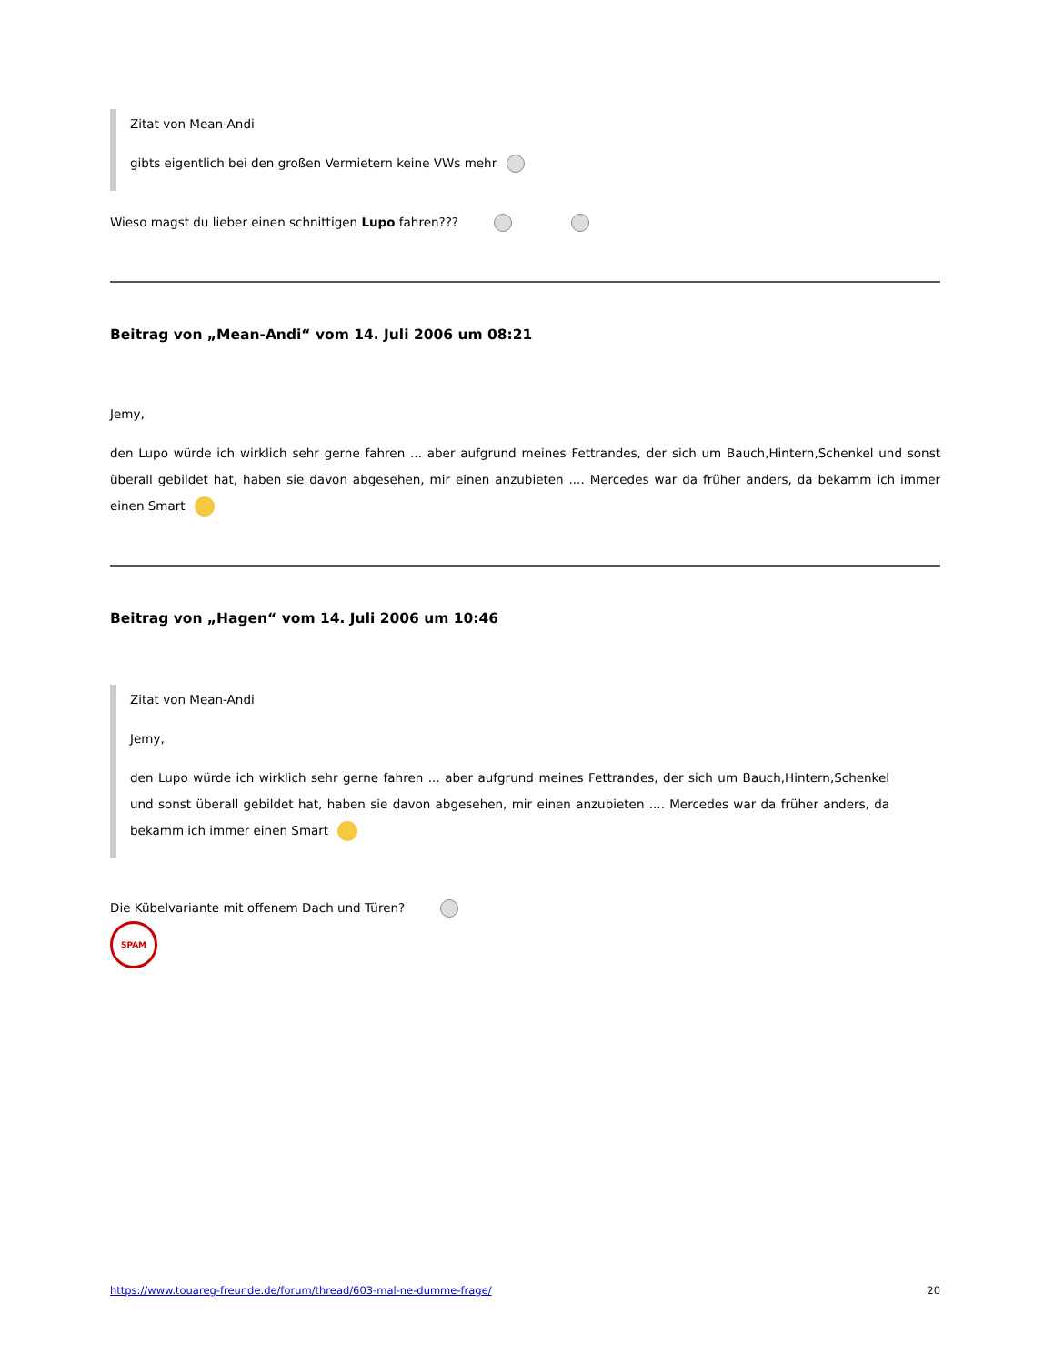Zitat von Mean-Andi
gibts eigentlich bei den großen Vermietern keine VWs mehr
Wieso magst du lieber einen schnittigen Lupo fahren???
Beitrag von „Mean-Andi“ vom 14. Juli 2006 um 08:21
Jemy,
den Lupo würde ich wirklich sehr gerne fahren ... aber aufgrund meines Fettrandes, der sich um Bauch,Hintern,Schenkel und sonst überall gebildet hat, haben sie davon abgesehen, mir einen anzubieten .... Mercedes war da früher anders, da bekamm ich immer einen Smart
Beitrag von „Hagen“ vom 14. Juli 2006 um 10:46
Zitat von Mean-Andi
Jemy,
den Lupo würde ich wirklich sehr gerne fahren ... aber aufgrund meines Fettrandes, der sich um Bauch,Hintern,Schenkel und sonst überall gebildet hat, haben sie davon abgesehen, mir einen anzubieten .... Mercedes war da früher anders, da bekamm ich immer einen Smart
Die Kübelvariante mit offenem Dach und Türen?
SPAM
https://www.touareg-freunde.de/forum/thread/603-mal-ne-dumme-frage/ 20